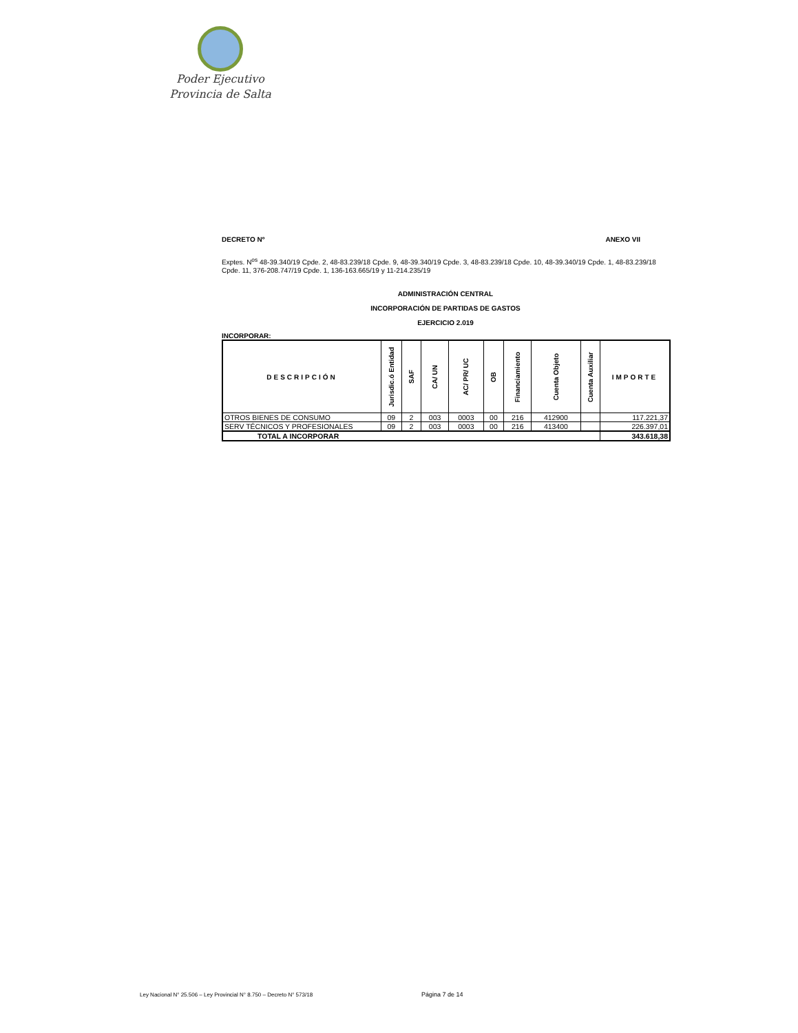Poder Ejecutivo
Provincia de Salta
DECRETO Nº ANEXO VII
Exptes. N<sup>os</sup> 48-39.340/19 Cpde. 2, 48-83.239/18 Cpde. 9, 48-39.340/19 Cpde. 3, 48-83.239/18 Cpde. 10, 48-39.340/19 Cpde. 1, 48-83.239/18 Cpde. 11, 376-208.747/19 Cpde. 1, 136-163.665/19 y 11-214.235/19
ADMINISTRACIÓN CENTRAL
INCORPORACIÓN DE PARTIDAS DE GASTOS
EJERCICIO 2.019
INCORPORAR:
| DESCRIPCIÓN | Jurisdic.ó Entidad | SAF | CA/ UN | AC/ PR/ UC | OB | Financiamiento | Cuenta Objeto | Cuenta Auxiliar | IMPORTE |
| --- | --- | --- | --- | --- | --- | --- | --- | --- | --- |
| OTROS BIENES DE CONSUMO | 09 | 2 | 003 | 0003 | 00 | 216 | 412900 | | 117.221,37 |
| SERV TÉCNICOS Y PROFESIONALES | 09 | 2 | 003 | 0003 | 00 | 216 | 413400 | | 226.397,01 |
| TOTAL A INCORPORAR | | | | | | | | | 343.618,38 |
Ley Nacional N° 25.506 – Ley Provincial N° 8.750 – Decreto N° 573/18
Página 7 de 14